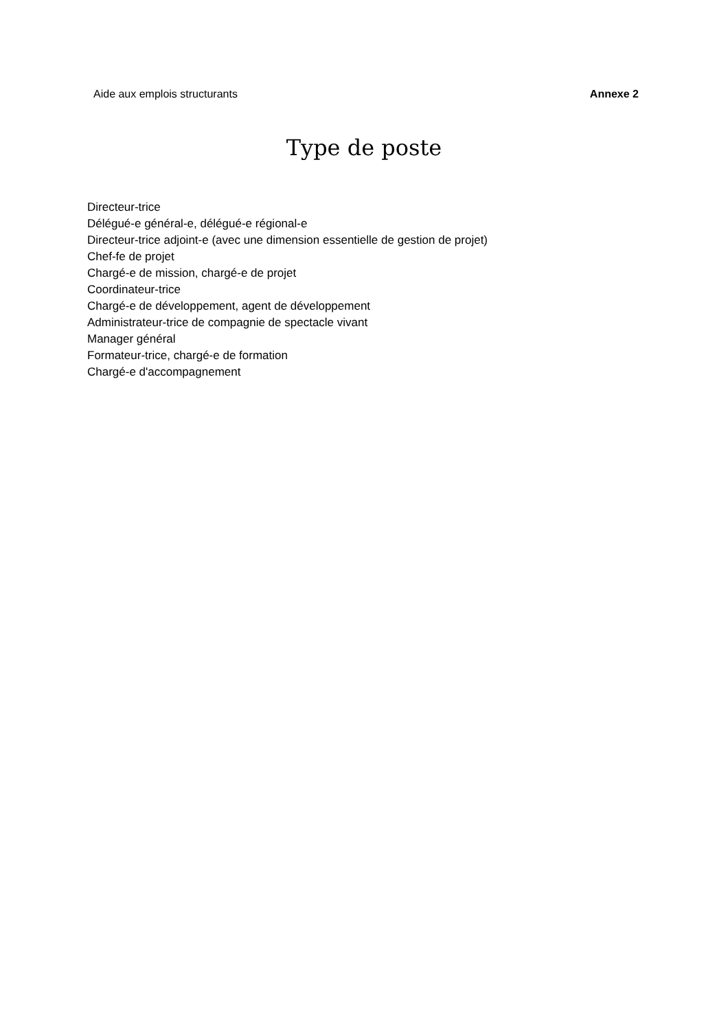Aide aux emplois structurants Annexe 2
Type de poste
Directeur-trice
Délégué-e général-e, délégué-e régional-e
Directeur-trice adjoint-e (avec une dimension essentielle de gestion de projet)
Chef-fe de projet
Chargé-e de mission, chargé-e de projet
Coordinateur-trice
Chargé-e de développement, agent de développement
Administrateur-trice de compagnie de spectacle vivant
Manager général
Formateur-trice, chargé-e de formation
Chargé-e d'accompagnement